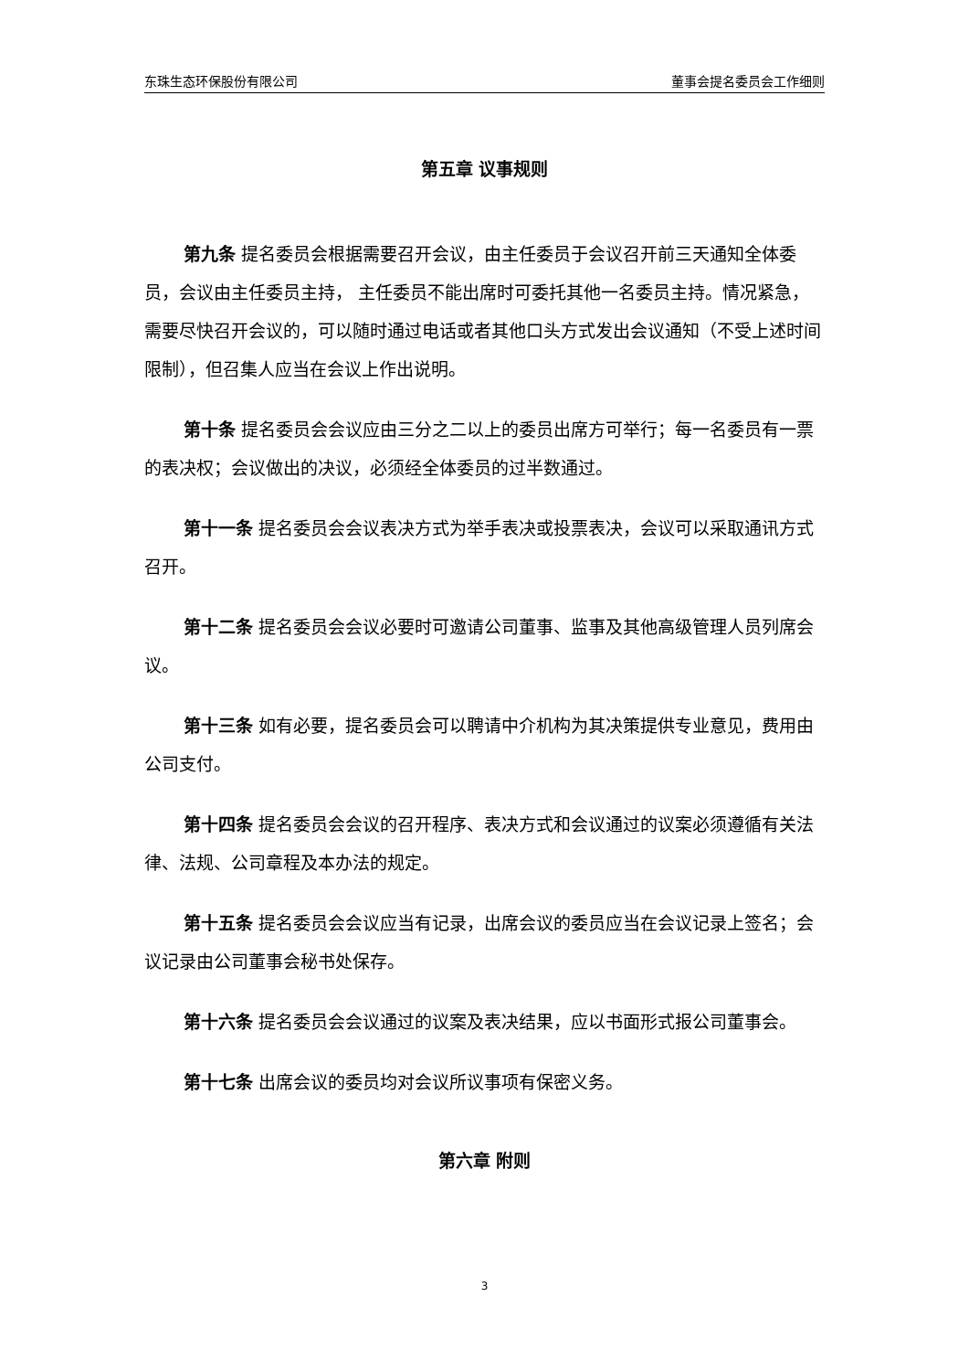东珠生态环保股份有限公司 董事会提名委员会工作细则
第五章 议事规则
第九条 提名委员会根据需要召开会议，由主任委员于会议召开前三天通知全体委员，会议由主任委员主持， 主任委员不能出席时可委托其他一名委员主持。情况紧急，需要尽快召开会议的，可以随时通过电话或者其他口头方式发出会议通知（不受上述时间限制），但召集人应当在会议上作出说明。
第十条 提名委员会会议应由三分之二以上的委员出席方可举行；每一名委员有一票的表决权；会议做出的决议，必须经全体委员的过半数通过。
第十一条 提名委员会会议表决方式为举手表决或投票表决，会议可以采取通讯方式召开。
第十二条 提名委员会会议必要时可邀请公司董事、监事及其他高级管理人员列席会议。
第十三条 如有必要，提名委员会可以聘请中介机构为其决策提供专业意见，费用由公司支付。
第十四条 提名委员会会议的召开程序、表决方式和会议通过的议案必须遵循有关法律、法规、公司章程及本办法的规定。
第十五条 提名委员会会议应当有记录，出席会议的委员应当在会议记录上签名；会议记录由公司董事会秘书处保存。
第十六条 提名委员会会议通过的议案及表决结果，应以书面形式报公司董事会。
第十七条 出席会议的委员均对会议所议事项有保密义务。
第六章 附则
3